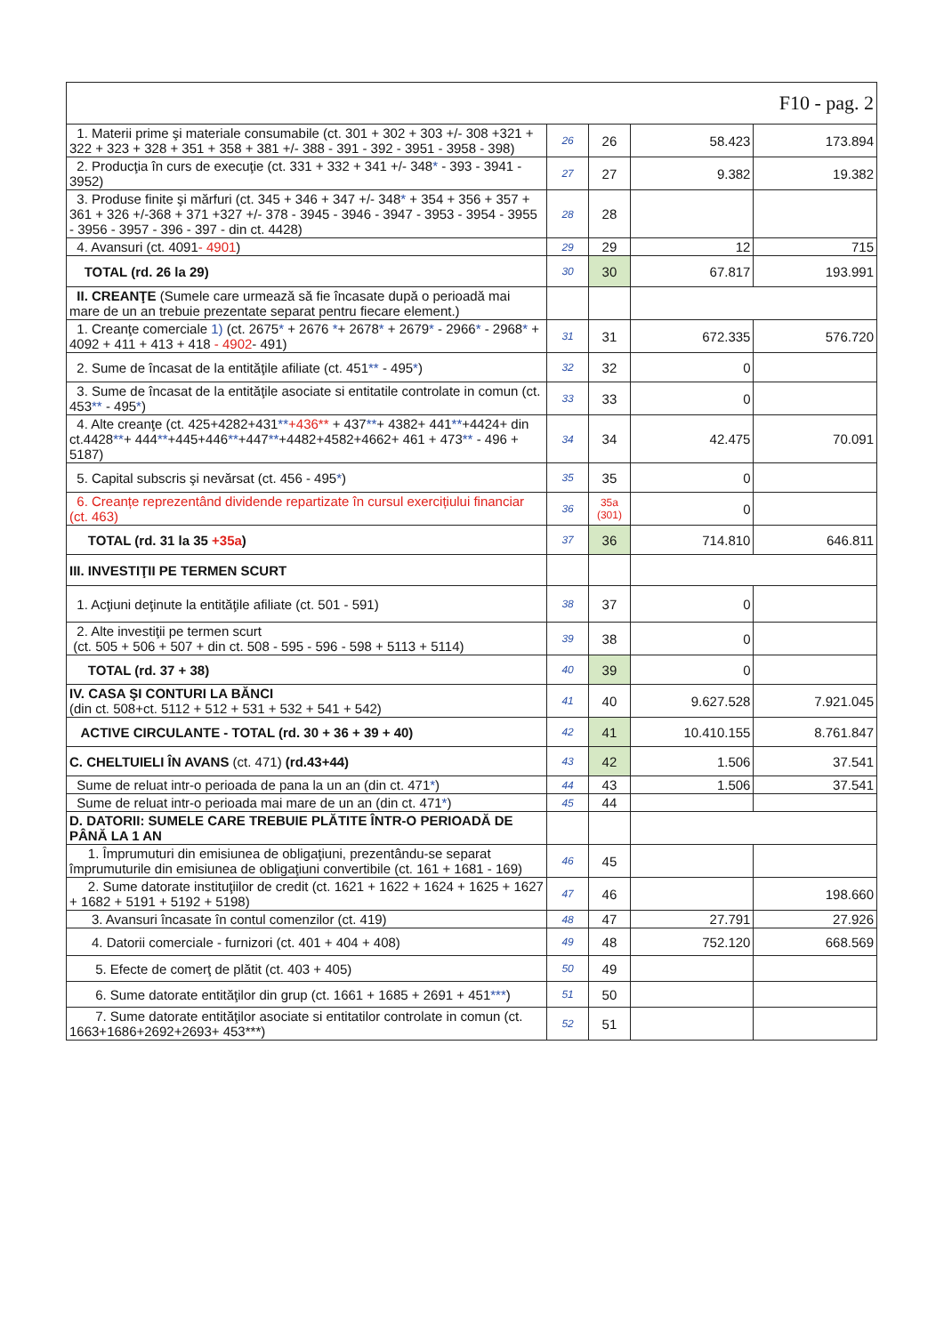| F10 - pag. 2 | | | | |
| 1. Materii prime şi materiale consumabile (ct. 301 + 302 + 303 +/- 308 +321 + 322 + 323 + 328 + 351 + 358 + 381 +/- 388 - 391 - 392 - 3951 - 3958 - 398) | 26 | 26 | 58.423 | 173.894 |
| 2. Producţia în curs de execuţie (ct. 331 + 332 + 341 +/- 348 * - 393 - 3941 - 3952) | 27 | 27 | 9.382 | 19.382 |
| 3. Produse finite şi mărfuri (ct. 345 + 346 + 347 +/- 348 * + 354 + 356 + 357 + 361 + 326 +/-368 + 371 +327 +/- 378 - 3945 - 3946 - 3947 - 3953 - 3954 - 3955 - 3956 - 3957 - 396 - 397 - din ct. 4428) | 28 | 28 | | |
| 4. Avansuri (ct. 4091 - 4901 ) | 29 | 29 | 12 | 715 |
| TOTAL (rd. 26 la 29) | 30 | 30 | 67.817 | 193.991 |
| II. CREANŢE (Sumele care urmează să fie încasate după o perioadă mai mare de un an trebuie prezentate separat pentru fiecare element.) | | | | |
| 1. Creanţe comerciale 1) (ct. 2675 * + 2676 * + 2678 * + 2679 * - 2966 * - 2968 * + 4092 + 411 + 413 + 418 - 4902 - 491) | 31 | 31 | 672.335 | 576.720 |
| 2. Sume de încasat de la entităţile afiliate (ct. 451 ** - 495 * ) | 32 | 32 | 0 | |
| 3. Sume de încasat de la entităţile asociate si entitatile controlate in comun (ct. 453 ** - 495 * ) | 33 | 33 | 0 | |
| 4. Alte creanţe (ct. 425+4282+431 ** +436** + 437 ** + 4382+ 441 ** +4424+ din ct.4428 ** + 444 ** +445+446 ** +447 ** +4482+4582+4662+ 461 + 473 ** - 496 + 5187) | 34 | 34 | 42.475 | 70.091 |
| 5. Capital subscris şi nevărsat (ct. 456 - 495 * ) | 35 | 35 | 0 | |
| 6. Creanțe reprezentând dividende repartizate în cursul exercițiului financiar (ct. 463) | 36 | 35a (301) | 0 | |
| TOTAL (rd. 31 la 35 +35a ) | 37 | 36 | 714.810 | 646.811 |
| III. INVESTIŢII PE TERMEN SCURT | | | | |
| 1. Acţiuni deţinute la entităţile afiliate (ct. 501 - 591) | 38 | 37 | 0 | |
| 2. Alte investiţii pe termen scurt (ct. 505 + 506 + 507 + din ct. 508 - 595 - 596 - 598 + 5113 + 5114) | 39 | 38 | 0 | |
| TOTAL (rd. 37 + 38) | 40 | 39 | 0 | |
| IV. CASA ŞI CONTURI LA BĂNCI (din ct. 508+ct. 5112 + 512 + 531 + 532 + 541 + 542) | 41 | 40 | 9.627.528 | 7.921.045 |
| ACTIVE CIRCULANTE - TOTAL (rd. 30 + 36 + 39 + 40) | 42 | 41 | 10.410.155 | 8.761.847 |
| C. CHELTUIELI ÎN AVANS (ct. 471) (rd.43+44) | 43 | 42 | 1.506 | 37.541 |
| Sume de reluat intr-o perioada de pana la un an (din ct. 471 * ) | 44 | 43 | 1.506 | 37.541 |
| Sume de reluat intr-o perioada mai mare de un an (din ct. 471 * ) | 45 | 44 | | |
| D. DATORII: SUMELE CARE TREBUIE PLĂTITE ÎNTR-O PERIOADĂ DE PÂNĂ LA 1 AN | | | | |
| 1. Împrumuturi din emisiunea de obligaţiuni, prezentându-se separat împrumuturile din emisiunea de obligaţiuni convertibile (ct. 161 + 1681 - 169) | 46 | 45 | | |
| 2. Sume datorate instituţiilor de credit (ct. 1621 + 1622 + 1624 + 1625 + 1627 + 1682 + 5191 + 5192 + 5198) | 47 | 46 | | 198.660 |
| 3. Avansuri încasate în contul comenzilor (ct. 419) | 48 | 47 | 27.791 | 27.926 |
| 4. Datorii comerciale - furnizori (ct. 401 + 404 + 408) | 49 | 48 | 752.120 | 668.569 |
| 5. Efecte de comerţ de plătit (ct. 403 + 405) | 50 | 49 | | |
| 6. Sume datorate entităţilor din grup (ct. 1661 + 1685 + 2691 + 451 *** ) | 51 | 50 | | |
| 7. Sume datorate entităţilor asociate si entitatilor controlate in comun (ct. 1663+1686+2692+2693+ 453***) | 52 | 51 | | |